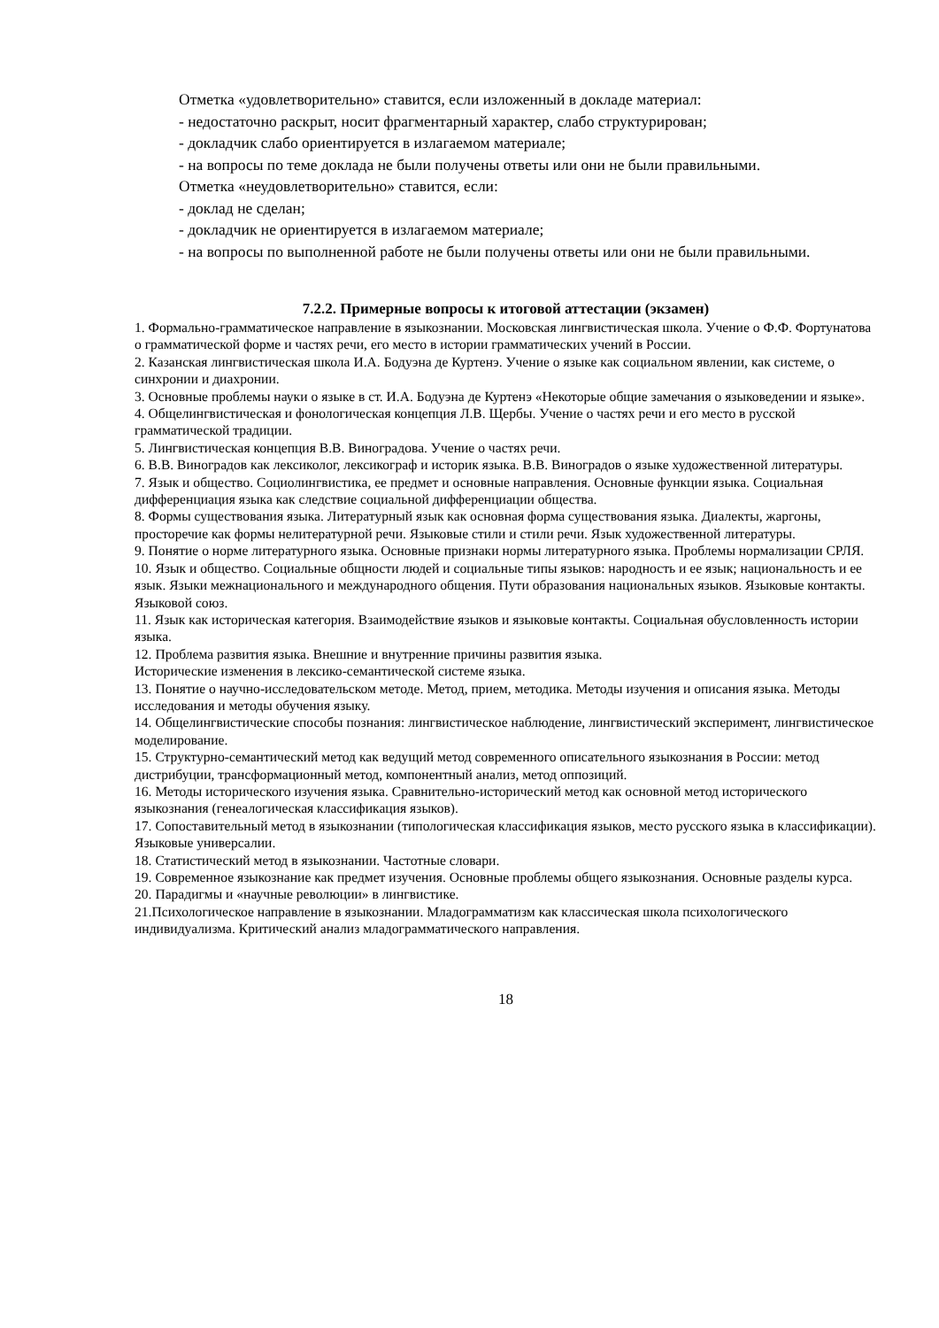Отметка «удовлетворительно» ставится, если изложенный в докладе материал:
- недостаточно раскрыт, носит фрагментарный характер, слабо структурирован;
- докладчик слабо ориентируется в излагаемом материале;
- на вопросы по теме доклада не были получены ответы или они не были правильными.
Отметка «неудовлетворительно» ставится, если:
- доклад не сделан;
- докладчик не ориентируется в излагаемом материале;
- на вопросы по выполненной работе не были получены ответы или они не были правильными.
7.2.2. Примерные вопросы к итоговой аттестации (экзамен)
1. Формально-грамматическое направление в языкознании. Московская лингвистическая школа. Учение о Ф.Ф. Фортунатова о грамматической форме и частях речи, его место в истории грамматических учений в России.
2. Казанская лингвистическая школа И.А. Бодуэна де Куртенэ. Учение о языке как социальном явлении, как системе, о синхронии и диахронии.
3. Основные проблемы науки о языке в ст. И.А. Бодуэна де Куртенэ «Некоторые общие замечания о языковедении и языке».
4. Общелингвистическая и фонологическая концепция Л.В. Щербы. Учение о частях речи и его место в русской грамматической традиции.
5. Лингвистическая концепция В.В. Виноградова. Учение о частях речи.
6. В.В. Виноградов как лексиколог, лексикограф и историк языка. В.В. Виноградов о языке художественной литературы.
7. Язык и общество. Социолингвистика, ее предмет и основные направления. Основные функции языка. Социальная дифференциация языка как следствие социальной дифференциации общества.
8. Формы существования языка. Литературный язык как основная форма существования языка. Диалекты, жаргоны, просторечие как формы нелитературной речи. Языковые стили и стили речи. Язык художественной литературы.
9. Понятие о норме литературного языка. Основные признаки нормы литературного языка. Проблемы нормализации СРЛЯ.
10. Язык и общество. Социальные общности людей и социальные типы языков: народность и ее язык; национальность и ее язык. Языки межнационального и международного общения. Пути образования национальных языков. Языковые контакты. Языковой союз.
11. Язык как историческая категория. Взаимодействие языков и языковые контакты. Социальная обусловленность истории языка.
12. Проблема развития языка. Внешние и внутренние причины развития языка.
Исторические изменения в лексико-семантической системе языка.
13. Понятие о научно-исследовательском методе. Метод, прием, методика. Методы изучения и описания языка. Методы исследования и методы обучения языку.
14. Общелингвистические способы познания: лингвистическое наблюдение, лингвистический эксперимент, лингвистическое моделирование.
15. Структурно-семантический метод как ведущий метод современного описательного языкознания в России: метод дистрибуции, трансформационный метод, компонентный анализ, метод оппозиций.
16. Методы исторического изучения языка. Сравнительно-исторический метод как основной метод исторического языкознания (генеалогическая классификация языков).
17. Сопоставительный метод в языкознании (типологическая классификация языков, место русского языка в классификации). Языковые универсалии.
18. Статистический метод в языкознании. Частотные словари.
19. Современное языкознание как предмет изучения. Основные проблемы общего языкознания. Основные разделы курса.
20. Парадигмы и «научные революции» в лингвистике.
21.Психологическое направление в языкознании. Младограмматизм как классическая школа психологического индивидуализма. Критический анализ младограмматического направления.
18